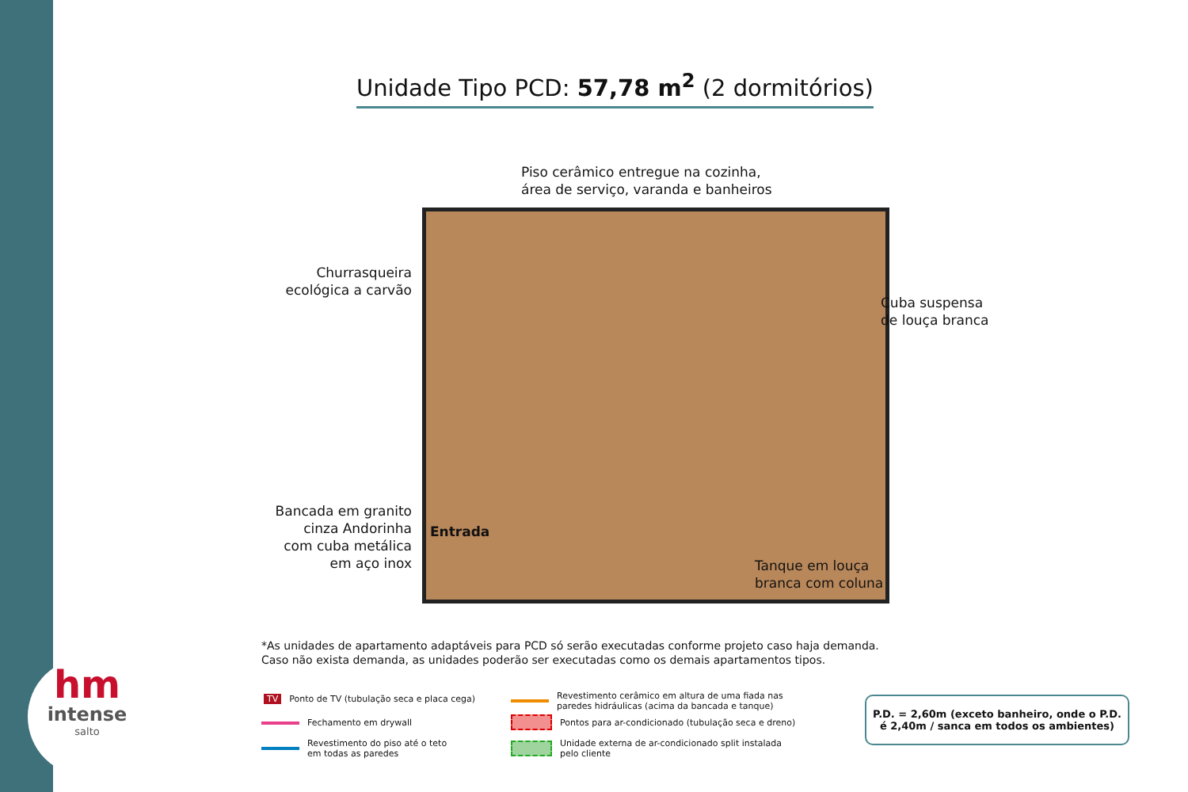hm
intense
salto
Unidade Tipo PCD: 57,78 m<sup>2</sup> (2 dormitórios)
Piso cerâmico entregue na cozinha,
área de serviço, varanda e banheiros
Churrasqueira
ecológica a carvão
Cuba suspensa
de louça branca
Bancada em granito
cinza Andorinha
com cuba metálica
em aço inox
Entrada
Tanque em louça
branca com coluna
*As unidades de apartamento adaptáveis para PCD só serão executadas conforme projeto caso haja demanda.
Caso não exista demanda, as unidades poderão ser executadas como os demais apartamentos tipos.
TV Ponto de TV (tubulação seca e placa cega)
Fechamento em drywall
Revestimento do piso até o teto
em todas as paredes
Revestimento cerâmico em altura de uma fiada nas
paredes hidráulicas (acima da bancada e tanque)
Pontos para ar-condicionado (tubulação seca e dreno)
Unidade externa de ar-condicionado split instalada
pelo cliente
P.D. = 2,60m (exceto banheiro, onde o P.D.
é 2,40m / sanca em todos os ambientes)